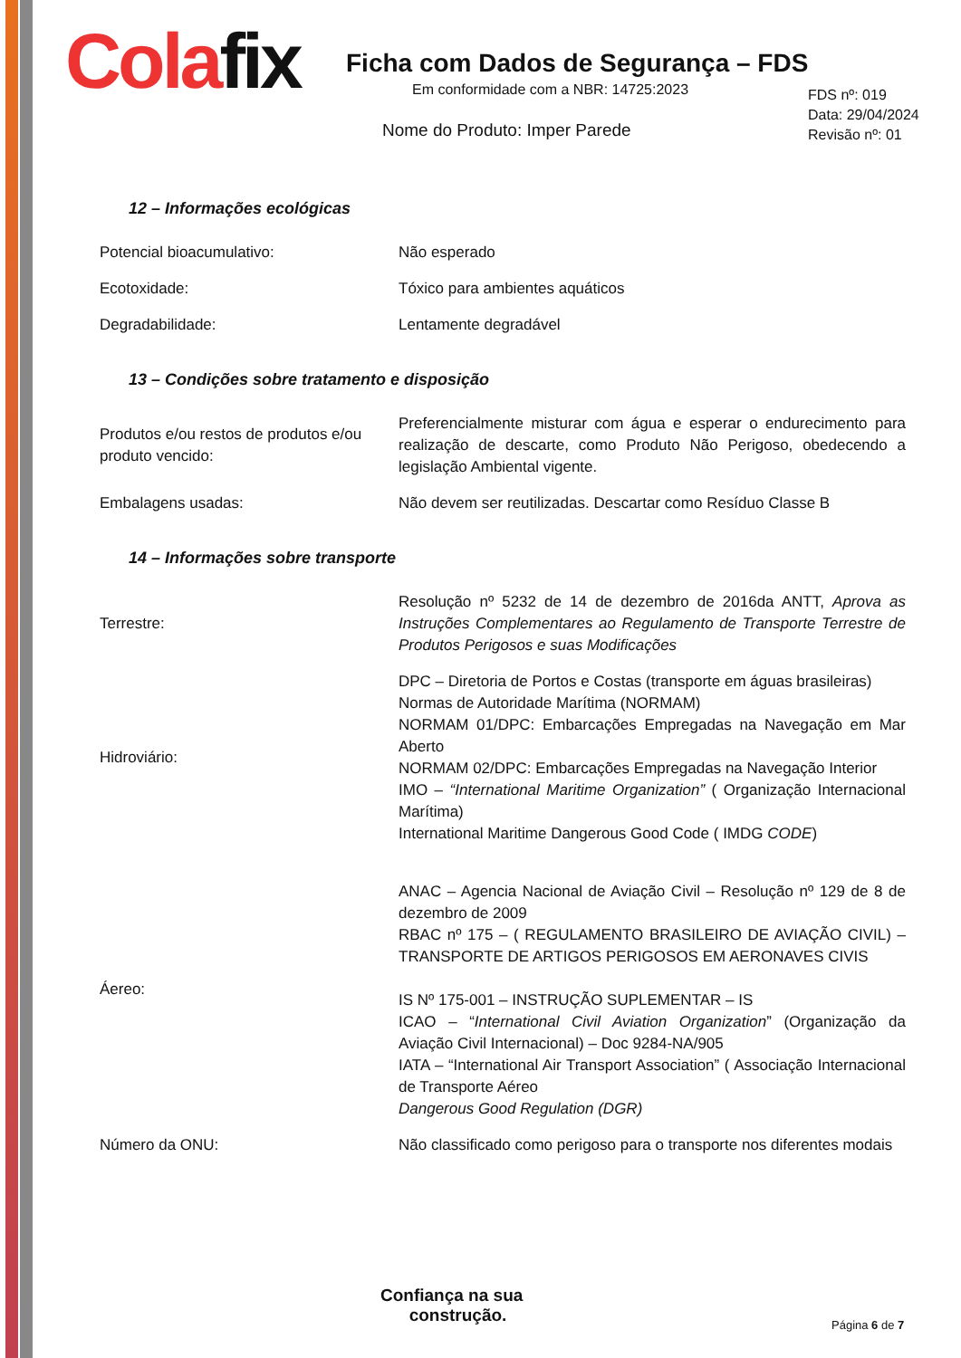Cola fix
Ficha com Dados de Segurança – FDS
Em conformidade com a NBR: 14725:2023
Nome do Produto: Imper Parede
FDS nº: 019
Data: 29/04/2024
Revisão nº: 01
12 – Informações ecológicas
| Potencial bioacumulativo: | Não esperado |
| Ecotoxidade: | Tóxico para ambientes aquáticos |
| Degradabilidade: | Lentamente degradável |
13 – Condições sobre tratamento e disposição
| Produtos e/ou restos de produtos e/ou produto vencido: | Preferencialmente misturar com água e esperar o endurecimento para realização de descarte, como Produto Não Perigoso, obedecendo a legislação Ambiental vigente. |
| Embalagens usadas: | Não devem ser reutilizadas. Descartar como Resíduo Classe B |
14 – Informações sobre transporte
| Terrestre: | Resolução nº 5232 de 14 de dezembro de 2016da ANTT, Aprova as Instruções Complementares ao Regulamento de Transporte Terrestre de Produtos Perigosos e suas Modificações |
| Hidroviário: | DPC – Diretoria de Portos e Costas (transporte em águas brasileiras) Normas de Autoridade Marítima (NORMAM) NORMAM 01/DPC: Embarcações Empregadas na Navegação em Mar Aberto NORMAM 02/DPC: Embarcações Empregadas na Navegação Interior IMO – “International Maritime Organization” ( Organização Internacional Marítima) International Maritime Dangerous Good Code ( IMDG CODE ) |
| Áereo: | ANAC – Agencia Nacional de Aviação Civil – Resolução nº 129 de 8 de dezembro de 2009 RBAC nº 175 – ( REGULAMENTO BRASILEIRO DE AVIAÇÃO CIVIL) – TRANSPORTE DE ARTIGOS PERIGOSOS EM AERONAVES CIVIS IS Nº 175-001 – INSTRUÇÃO SUPLEMENTAR – IS ICAO – “ International Civil Aviation Organization ” (Organização da Aviação Civil Internacional) – Doc 9284-NA/905 IATA – “International Air Transport Association” ( Associação Internacional de Transporte Aéreo Dangerous Good Regulation (DGR) |
| Número da ONU: | Não classificado como perigoso para o transporte nos diferentes modais |
Confiança na sua
construção.
Página 6 de 7